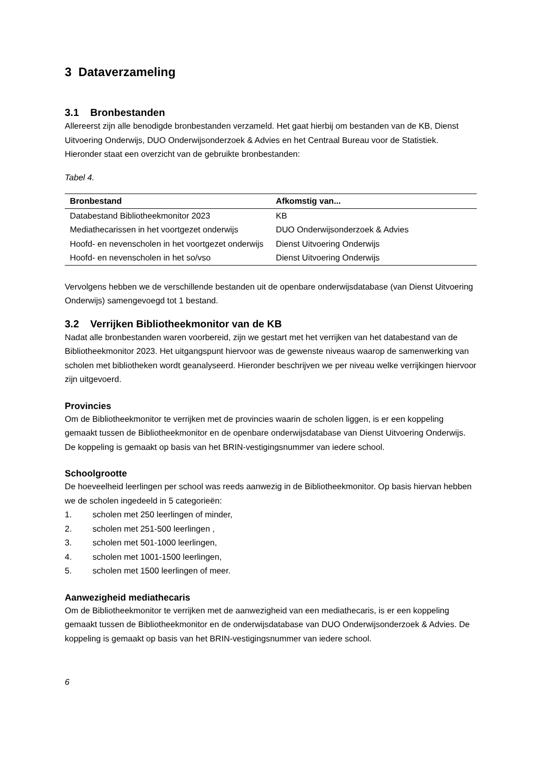3 Dataverzameling
3.1 Bronbestanden
Allereerst zijn alle benodigde bronbestanden verzameld. Het gaat hierbij om bestanden van de KB, Dienst Uitvoering Onderwijs, DUO Onderwijsonderzoek & Advies en het Centraal Bureau voor de Statistiek. Hieronder staat een overzicht van de gebruikte bronbestanden:
Tabel 4.
| Bronbestand | Afkomstig van... |
| --- | --- |
| Databestand Bibliotheekmonitor 2023 | KB |
| Mediathecarissen in het voortgezet onderwijs | DUO Onderwijsonderzoek & Advies |
| Hoofd- en nevenscholen in het voortgezet onderwijs | Dienst Uitvoering Onderwijs |
| Hoofd- en nevenscholen in het so/vso | Dienst Uitvoering Onderwijs |
Vervolgens hebben we de verschillende bestanden uit de openbare onderwijsdatabase (van Dienst Uitvoering Onderwijs) samengevoegd tot 1 bestand.
3.2 Verrijken Bibliotheekmonitor van de KB
Nadat alle bronbestanden waren voorbereid, zijn we gestart met het verrijken van het databestand van de Bibliotheekmonitor 2023. Het uitgangspunt hiervoor was de gewenste niveaus waarop de samenwerking van scholen met bibliotheken wordt geanalyseerd. Hieronder beschrijven we per niveau welke verrijkingen hiervoor zijn uitgevoerd.
Provincies
Om de Bibliotheekmonitor te verrijken met de provincies waarin de scholen liggen, is er een koppeling gemaakt tussen de Bibliotheekmonitor en de openbare onderwijsdatabase van Dienst Uitvoering Onderwijs. De koppeling is gemaakt op basis van het BRIN-vestigingsnummer van iedere school.
Schoolgrootte
De hoeveelheid leerlingen per school was reeds aanwezig in de Bibliotheekmonitor. Op basis hiervan hebben we de scholen ingedeeld in 5 categorieën:
1. scholen met 250 leerlingen of minder,
2. scholen met 251-500 leerlingen ,
3. scholen met 501-1000 leerlingen,
4. scholen met 1001-1500 leerlingen,
5. scholen met 1500 leerlingen of meer.
Aanwezigheid mediathecaris
Om de Bibliotheekmonitor te verrijken met de aanwezigheid van een mediathecaris, is er een koppeling gemaakt tussen de Bibliotheekmonitor en de onderwijsdatabase van DUO Onderwijsonderzoek & Advies. De koppeling is gemaakt op basis van het BRIN-vestigingsnummer van iedere school.
6